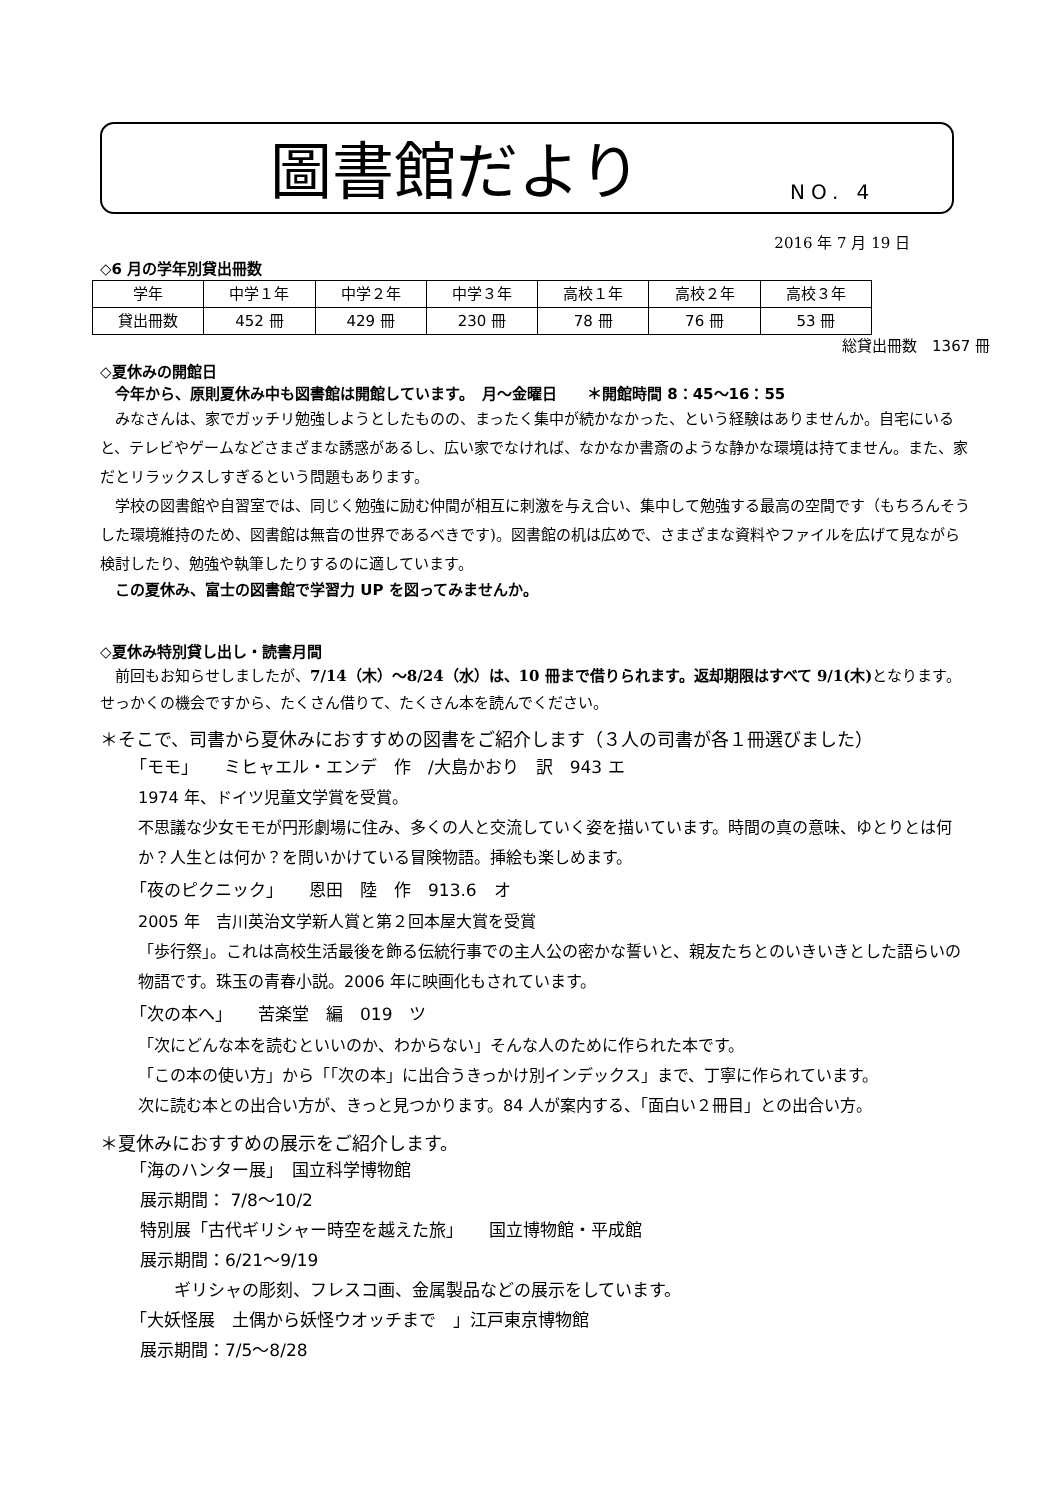圖書館だより NO. 4
2016 年 7 月 19 日
◇6 月の学年別貸出冊数
| 学年 | 中学１年 | 中学２年 | 中学３年 | 高校１年 | 高校２年 | 高校３年 |
| 貸出冊数 | 452 冊 | 429 冊 | 230 冊 | 78 冊 | 76 冊 | 53 冊 |
総貸出冊数　1367 冊
◇夏休みの開館日
　今年から、原則夏休み中も図書館は開館しています。　月～金曜日　　＊開館時間 8：45～16：55
　みなさんは、家でガッチリ勉強しようとしたものの、まったく集中が続かなかった、という経験はありませんか。自宅にいると、テレビやゲームなどさまざまな誘惑があるし、広い家でなければ、なかなか書斎のような静かな環境は持てません。また、家だとリラックスしすぎるという問題もあります。
　学校の図書館や自習室では、同じく勉強に励む仲間が相互に刺激を与え合い、集中して勉強する最高の空間です（もちろんそうした環境維持のため、図書館は無音の世界であるべきです)。図書館の机は広めで、さまざまな資料やファイルを広げて見ながら検討したり、勉強や執筆したりするのに適しています。
　この夏休み、富士の図書館で学習力 UP を図ってみませんか。
◇夏休み特別貸し出し・読書月間
　前回もお知らせしましたが、7/14（木）～8/24（水）は、10 冊まで借りられます。返却期限はすべて 9/1(木) となります。せっかくの機会ですから、たくさん借りて、たくさん本を読んでください。
＊そこで、司書から夏休みにおすすめの図書をご紹介します（３人の司書が各１冊選びました）
「モモ」　　ミヒャエル・エンデ　作　/大島かおり　訳　943 エ
1974 年、ドイツ児童文学賞を受賞。
不思議な少女モモが円形劇場に住み、多くの人と交流していく姿を描いています。時間の真の意味、ゆとりとは何か？人生とは何か？を問いかけている冒険物語。挿絵も楽しめます。
「夜のピクニック」　　恩田　陸　作　913.6　オ
2005 年　吉川英治文学新人賞と第２回本屋大賞を受賞
「歩行祭」。これは高校生活最後を飾る伝統行事での主人公の密かな誓いと、親友たちとのいきいきとした語らいの物語です。珠玉の青春小説。2006 年に映画化もされています。
「次の本へ」　　苦楽堂　編　019　ツ
「次にどんな本を読むといいのか、わからない」そんな人のために作られた本です。
「この本の使い方」から「｢次の本」に出合うきっかけ別インデックス」まで、丁寧に作られています。
次に読む本との出合い方が、きっと見つかります。84 人が案内する、「面白い２冊目」との出合い方。
＊夏休みにおすすめの展示をご紹介します。
「海のハンター展」　国立科学博物館
展示期間： 7/8～10/2
特別展「古代ギリシャー時空を越えた旅」　　国立博物館・平成館
展示期間：6/21～9/19
　　ギリシャの彫刻、フレスコ画、金属製品などの展示をしています。
「大妖怪展　土偶から妖怪ウオッチまで　」江戸東京博物館
展示期間：7/5～8/28